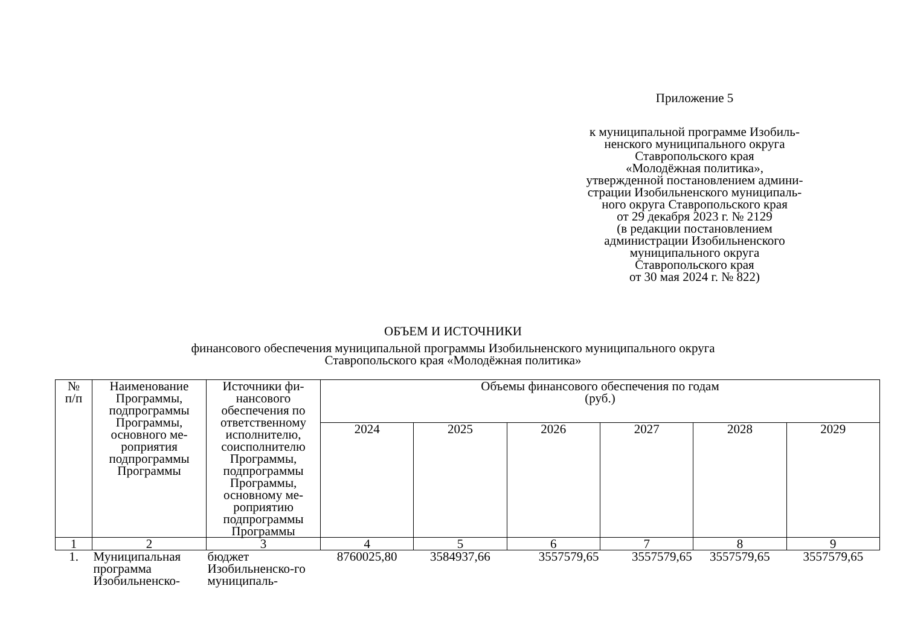Приложение 5
к муниципальной программе Изобиль-
ненского муниципального округа
Ставропольского края
«Молодёжная политика»,
утвержденной постановлением админи-
страции Изобильненского муниципаль-
ного округа Ставропольского края
от 29 декабря 2023 г. № 2129
(в редакции постановлением
администрации Изобильненского
муниципального округа
Ставропольского края
от 30 мая 2024 г. № 822)
ОБЪЕМ И ИСТОЧНИКИ
финансового обеспечения муниципальной программы Изобильненского муниципального округа
Ставропольского края «Молодёжная политика»
| № п/п | Наименование Программы, подпрограммы Программы, основного ме-роприятия подпрограммы Программы | Источники фи-нансового обеспечения по ответственному исполнителю, соисполнителю Программы, подпрограммы Программы, основному ме-роприятию подпрограммы Программы | Объемы финансового обеспечения по годам (руб.) | | | | | |
| --- | --- | --- | --- | --- | --- | --- | --- | --- |
| | | | 2024 | 2025 | 2026 | 2027 | 2028 | 2029 |
| 1 | 2 | 3 | 4 | 5 | 6 | 7 | 8 | 9 |
| 1. | Муниципальная программа Изобильненско- | бюджет Изобильненско-го муниципаль- | 8760025,80 | 3584937,66 | 3557579,65 | 3557579,65 | 3557579,65 | 3557579,65 |